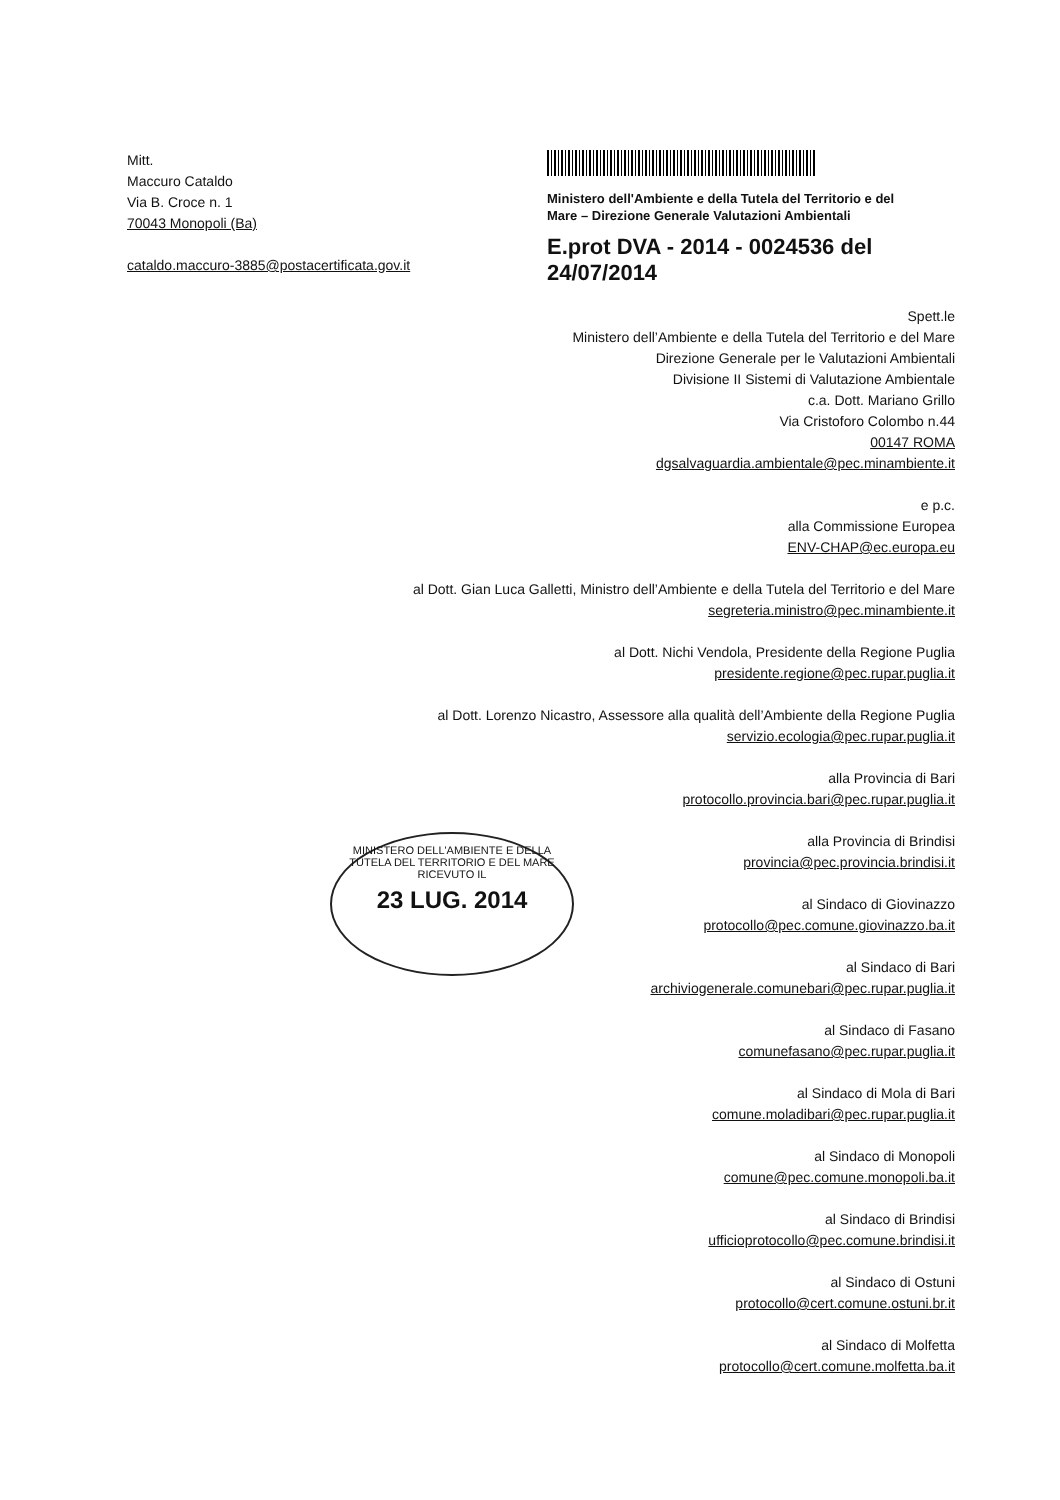Mitt.
Maccuro Cataldo
Via B. Croce n. 1
70043 Monopoli (Ba)
cataldo.maccuro-3885@postacertificata.gov.it
Ministero dell'Ambiente e della Tutela del Territorio e del Mare – Direzione Generale Valutazioni Ambientali
E.prot DVA - 2014 - 0024536 del 24/07/2014
Spett.le
Ministero dell’Ambiente e della Tutela del Territorio e del Mare
Direzione Generale per le Valutazioni Ambientali
Divisione II Sistemi di Valutazione Ambientale
c.a. Dott. Mariano Grillo
Via Cristoforo Colombo n.44
00147 ROMA
dgsalvaguardia.ambientale@pec.minambiente.it
e p.c.
alla Commissione Europea
ENV-CHAP@ec.europa.eu
al Dott. Gian Luca Galletti, Ministro dell’Ambiente e della Tutela del Territorio e del Mare
segreteria.ministro@pec.minambiente.it
al Dott. Nichi Vendola, Presidente della Regione Puglia
presidente.regione@pec.rupar.puglia.it
al Dott. Lorenzo Nicastro, Assessore alla qualità dell’Ambiente della Regione Puglia
servizio.ecologia@pec.rupar.puglia.it
alla Provincia di Bari
protocollo.provincia.bari@pec.rupar.puglia.it
alla Provincia di Brindisi
provincia@pec.provincia.brindisi.it
al Sindaco di Giovinazzo
protocollo@pec.comune.giovinazzo.ba.it
al Sindaco di Bari
archiviogenerale.comunebari@pec.rupar.puglia.it
al Sindaco di Fasano
comunefasano@pec.rupar.puglia.it
al Sindaco di Mola di Bari
comune.moladibari@pec.rupar.puglia.it
al Sindaco di Monopoli
comune@pec.comune.monopoli.ba.it
al Sindaco di Brindisi
ufficioprotocollo@pec.comune.brindisi.it
al Sindaco di Ostuni
protocollo@cert.comune.ostuni.br.it
al Sindaco di Molfetta
protocollo@cert.comune.molfetta.ba.it
MINISTERO DELL'AMBIENTE E DELLA TUTELA DEL TERRITORIO E DEL MARE
RICEVUTO IL
23 LUG. 2014